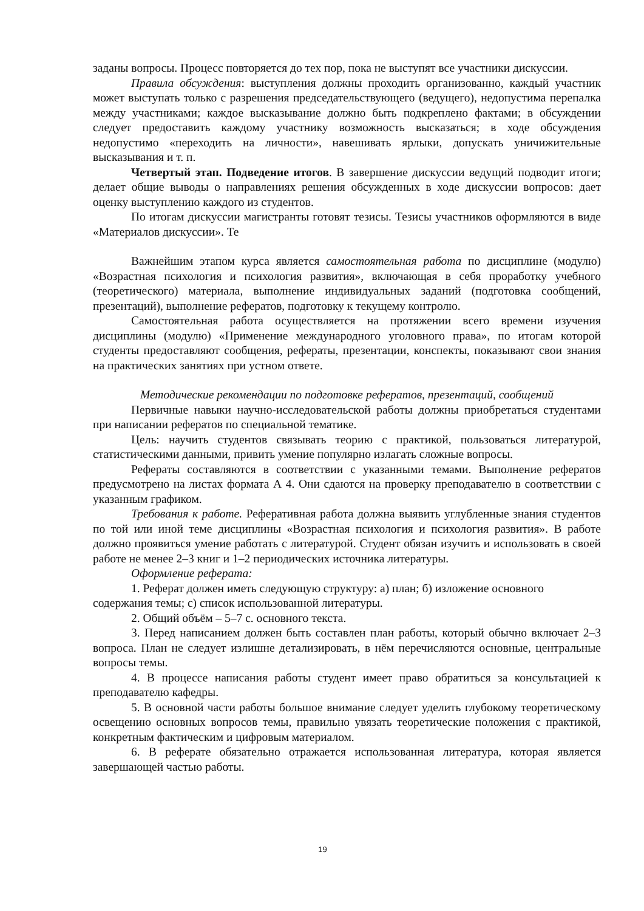заданы вопросы. Процесс повторяется до тех пор, пока не выступят все участники дискуссии.
Правила обсуждения: выступления должны проходить организованно, каждый участник может выступать только с разрешения председательствующего (ведущего), недопустима перепалка между участниками; каждое высказывание должно быть подкреплено фактами; в обсуждении следует предоставить каждому участнику возможность высказаться; в ходе обсуждения недопустимо «переходить на личности», навешивать ярлыки, допускать уничижительные высказывания и т. п.
Четвертый этап. Подведение итогов. В завершение дискуссии ведущий подводит итоги; делает общие выводы о направлениях решения обсужденных в ходе дискуссии вопросов: дает оценку выступлению каждого из студентов.
По итогам дискуссии магистранты готовят тезисы. Тезисы участников оформляются в виде «Материалов дискуссии». Те
Важнейшим этапом курса является самостоятельная работа по дисциплине (модулю) «Возрастная психология и психология развития», включающая в себя проработку учебного (теоретического) материала, выполнение индивидуальных заданий (подготовка сообщений, презентаций), выполнение рефератов, подготовку к текущему контролю.
Самостоятельная работа осуществляется на протяжении всего времени изучения дисциплины (модулю) «Применение международного уголовного права», по итогам которой студенты предоставляют сообщения, рефераты, презентации, конспекты, показывают свои знания на практических занятиях при устном ответе.
Методические рекомендации по подготовке рефератов, презентаций, сообщений
Первичные навыки научно-исследовательской работы должны приобретаться студентами при написании рефератов по специальной тематике.
Цель: научить студентов связывать теорию с практикой, пользоваться литературой, статистическими данными, привить умение популярно излагать сложные вопросы.
Рефераты составляются в соответствии с указанными темами. Выполнение рефератов предусмотрено на листах формата А 4. Они сдаются на проверку преподавателю в соответствии с указанным графиком.
Требования к работе. Реферативная работа должна выявить углубленные знания студентов по той или иной теме дисциплины «Возрастная психология и психология развития». В работе должно проявиться умение работать с литературой. Студент обязан изучить и использовать в своей работе не менее 2–3 книг и 1–2 периодических источника литературы.
Оформление реферата:
1. Реферат должен иметь следующую структуру: а) план; б) изложение основного содержания темы; с) список использованной литературы.
2. Общий объём – 5–7 с. основного текста.
3. Перед написанием должен быть составлен план работы, который обычно включает 2–3 вопроса. План не следует излишне детализировать, в нём перечисляются основные, центральные вопросы темы.
4. В процессе написания работы студент имеет право обратиться за консультацией к преподавателю кафедры.
5. В основной части работы большое внимание следует уделить глубокому теоретическому освещению основных вопросов темы, правильно увязать теоретические положения с практикой, конкретным фактическим и цифровым материалом.
6. В реферате обязательно отражается использованная литература, которая является завершающей частью работы.
19